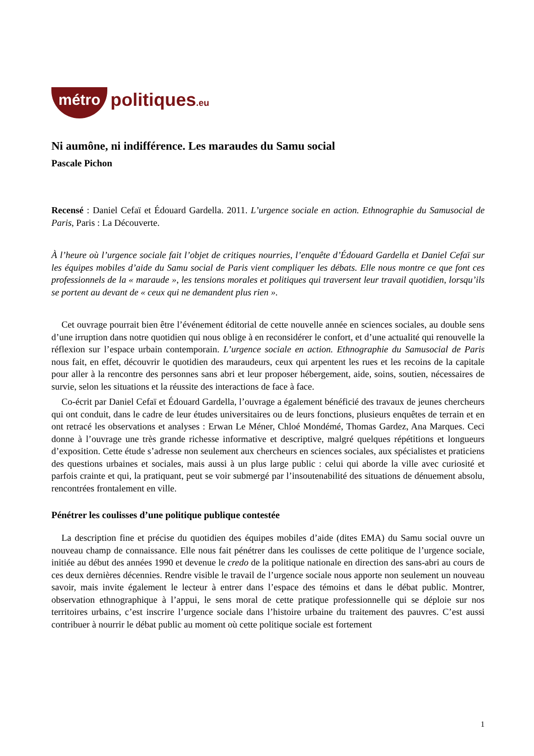métro politiques.eu
Ni aumône, ni indifférence. Les maraudes du Samu social
Pascale Pichon
Recensé : Daniel Cefaï et Édouard Gardella. 2011. L’urgence sociale en action. Ethnographie du Samusocial de Paris, Paris : La Découverte.
À l’heure où l’urgence sociale fait l’objet de critiques nourries, l’enquête d’Édouard Gardella et Daniel Cefaï sur les équipes mobiles d’aide du Samu social de Paris vient compliquer les débats. Elle nous montre ce que font ces professionnels de la « maraude », les tensions morales et politiques qui traversent leur travail quotidien, lorsqu’ils se portent au devant de « ceux qui ne demandent plus rien ».
Cet ouvrage pourrait bien être l’événement éditorial de cette nouvelle année en sciences sociales, au double sens d’une irruption dans notre quotidien qui nous oblige à en reconsidérer le confort, et d’une actualité qui renouvelle la réflexion sur l’espace urbain contemporain. L’urgence sociale en action. Ethnographie du Samusocial de Paris nous fait, en effet, découvrir le quotidien des maraudeurs, ceux qui arpentent les rues et les recoins de la capitale pour aller à la rencontre des personnes sans abri et leur proposer hébergement, aide, soins, soutien, nécessaires de survie, selon les situations et la réussite des interactions de face à face.
Co-écrit par Daniel Cefaï et Édouard Gardella, l’ouvrage a également bénéficié des travaux de jeunes chercheurs qui ont conduit, dans le cadre de leur études universitaires ou de leurs fonctions, plusieurs enquêtes de terrain et en ont retracé les observations et analyses : Erwan Le Méner, Chloé Mondémé, Thomas Gardez, Ana Marques. Ceci donne à l’ouvrage une très grande richesse informative et descriptive, malgré quelques répétitions et longueurs d’exposition. Cette étude s’adresse non seulement aux chercheurs en sciences sociales, aux spécialistes et praticiens des questions urbaines et sociales, mais aussi à un plus large public : celui qui aborde la ville avec curiosité et parfois crainte et qui, la pratiquant, peut se voir submergé par l’insoutenabilité des situations de dénuement absolu, rencontrées frontalement en ville.
Pénétrer les coulisses d’une politique publique contestée
La description fine et précise du quotidien des équipes mobiles d’aide (dites EMA) du Samu social ouvre un nouveau champ de connaissance. Elle nous fait pénétrer dans les coulisses de cette politique de l’urgence sociale, initiée au début des années 1990 et devenue le credo de la politique nationale en direction des sans-abri au cours de ces deux dernières décennies. Rendre visible le travail de l’urgence sociale nous apporte non seulement un nouveau savoir, mais invite également le lecteur à entrer dans l’espace des témoins et dans le débat public. Montrer, observation ethnographique à l’appui, le sens moral de cette pratique professionnelle qui se déploie sur nos territoires urbains, c’est inscrire l’urgence sociale dans l’histoire urbaine du traitement des pauvres. C’est aussi contribuer à nourrir le débat public au moment où cette politique sociale est fortement
1